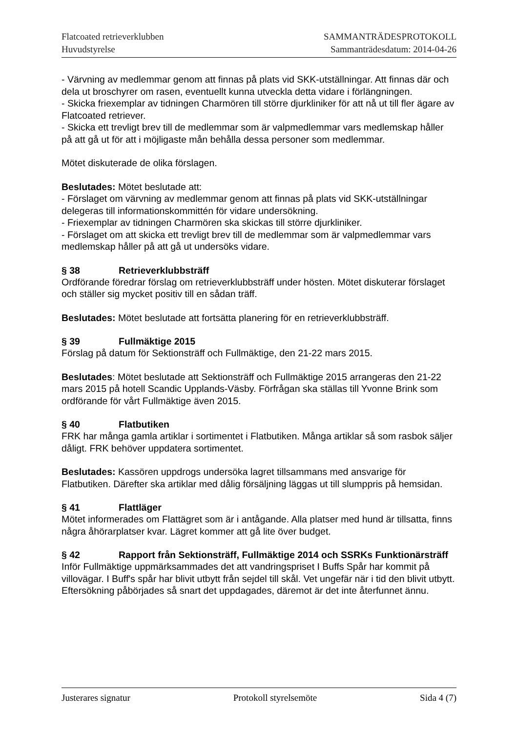Flatcoated retrieverklubben
Huvudstyrelse
SAMMANTRÄDESPROTOKOLL
Sammanträdesdatum: 2014-04-26
- Värvning av medlemmar genom att finnas på plats vid SKK-utställningar. Att finnas där och dela ut broschyrer om rasen, eventuellt kunna utveckla detta vidare i förlängningen.
- Skicka friexemplar av tidningen Charmören till större djurkliniker för att nå ut till fler ägare av Flatcoated retriever.
- Skicka ett trevligt brev till de medlemmar som är valpmedlemmar vars medlemskap håller på att gå ut för att i möjligaste mån behålla dessa personer som medlemmar.
Mötet diskuterade de olika förslagen.
Beslutades: Mötet beslutade att:
- Förslaget om värvning av medlemmar genom att finnas på plats vid SKK-utställningar delegeras till informationskommittén för vidare undersökning.
- Friexemplar av tidningen Charmören ska skickas till större djurkliniker.
- Förslaget om att skicka ett trevligt brev till de medlemmar som är valpmedlemmar vars medlemskap håller på att gå ut undersöks vidare.
§ 38 Retrieverklubbsträff
Ordförande föredrar förslag om retrieverklubbsträff under hösten. Mötet diskuterar förslaget och ställer sig mycket positiv till en sådan träff.
Beslutades: Mötet beslutade att fortsätta planering för en retrieverklubbsträff.
§ 39 Fullmäktige 2015
Förslag på datum för Sektionsträff och Fullmäktige, den 21-22 mars 2015.
Beslutades: Mötet beslutade att Sektionsträff och Fullmäktige 2015 arrangeras den 21-22 mars 2015 på hotell Scandic Upplands-Väsby. Förfrågan ska ställas till Yvonne Brink som ordförande för vårt Fullmäktige även 2015.
§ 40 Flatbutiken
FRK har många gamla artiklar i sortimentet i Flatbutiken. Många artiklar så som rasbok säljer dåligt. FRK behöver uppdatera sortimentet.
Beslutades: Kassören uppdrogs undersöka lagret tillsammans med ansvarige för Flatbutiken. Därefter ska artiklar med dålig försäljning läggas ut till slumppris på hemsidan.
§ 41 Flattläger
Mötet informerades om Flattägret som är i antågande. Alla platser med hund är tillsatta, finns några åhörarplatser kvar. Lägret kommer att gå lite över budget.
§ 42 Rapport från Sektionsträff, Fullmäktige 2014 och SSRKs Funktionärsträff
Inför Fullmäktige uppmärksammades det att vandringspriset I Buffs Spår har kommit på villovägar. I Buff's spår har blivit utbytt från sejdel till skål. Vet ungefär när i tid den blivit utbytt. Eftersökning påbörjades så snart det uppdagades, däremot är det inte återfunnet ännu.
Justerares signatur Protokoll styrelsemöte Sida 4 (7)